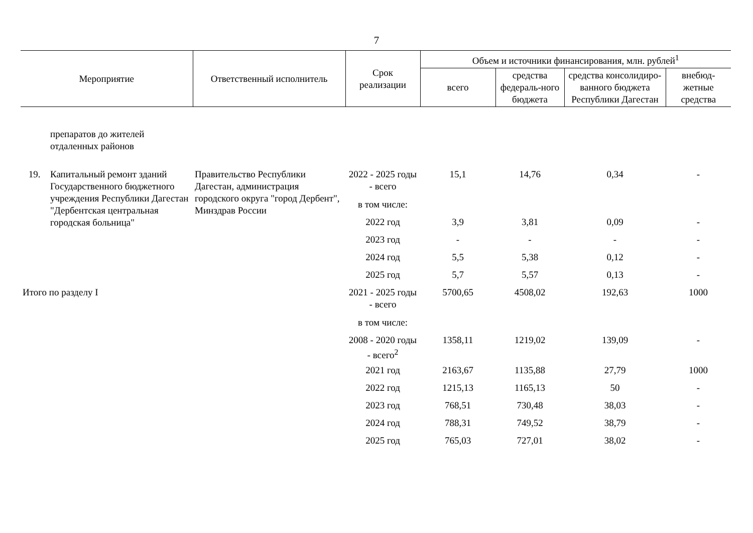7
| Мероприятие | | Ответственный исполнитель | Срок реализации | Объем и источники финансирования, млн. рублей<sup>1</sup> | | | |
| --- | --- | --- | --- | --- | --- | --- | --- |
| | | | | всего | средства федераль-ного бюджета | средства консолидиро-ванного бюджета Республики Дагестан | внебюд-жетные средства |
| | препаратов до жителей отдаленных районов | | | | | | |
| 19. | Капитальный ремонт зданий Государственного бюджетного учреждения Республики Дагестан "Дербентская центральная городская больница" | Правительство Республики Дагестан, администрация городского округа "город Дербент", Минздрав России | 2022 - 2025 годы - всего | 15,1 | 14,76 | 0,34 | - |
| | | | в том числе: | | | | |
| | | | 2022 год | 3,9 | 3,81 | 0,09 | - |
| | | | 2023 год | - | - | - | - |
| | | | 2024 год | 5,5 | 5,38 | 0,12 | - |
| | | | 2025 год | 5,7 | 5,57 | 0,13 | - |
| Итого по разделу I | | | 2021 - 2025 годы - всего | 5700,65 | 4508,02 | 192,63 | 1000 |
| | | | в том числе: | | | | |
| | | | 2008 - 2020 годы - всего<sup>2</sup> | 1358,11 | 1219,02 | 139,09 | - |
| | | | 2021 год | 2163,67 | 1135,88 | 27,79 | 1000 |
| | | | 2022 год | 1215,13 | 1165,13 | 50 | - |
| | | | 2023 год | 768,51 | 730,48 | 38,03 | - |
| | | | 2024 год | 788,31 | 749,52 | 38,79 | - |
| | | | 2025 год | 765,03 | 727,01 | 38,02 | - |